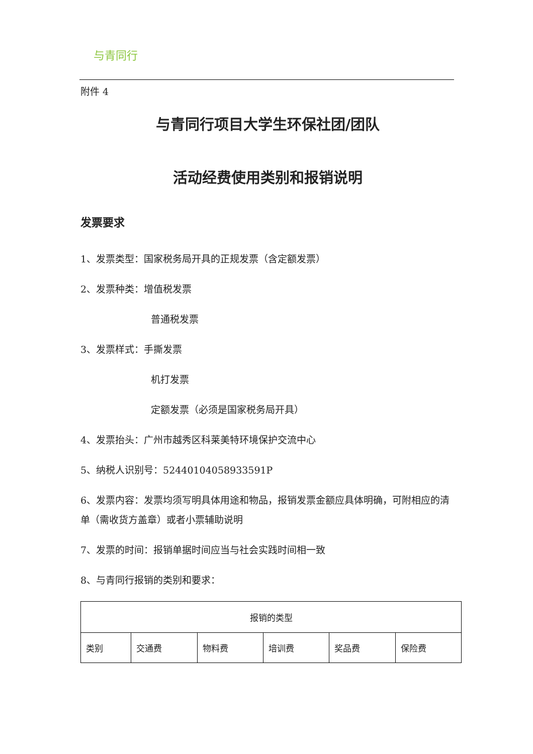与青同行
附件 4
与青同行项目大学生环保社团/团队
活动经费使用类别和报销说明
发票要求
1、发票类型：国家税务局开具的正规发票（含定额发票）
2、发票种类：增值税发票
普通税发票
3、发票样式：手撕发票
机打发票
定额发票（必须是国家税务局开具）
4、发票抬头：广州市越秀区科莱美特环境保护交流中心
5、纳税人识别号：52440104058933591P
6、发票内容：发票均须写明具体用途和物品，报销发票金额应具体明确，可附相应的清单（需收货方盖章）或者小票辅助说明
7、发票的时间：报销单据时间应当与社会实践时间相一致
8、与青同行报销的类别和要求：
| 报销的类型 | | | | | |
| --- | --- | --- | --- | --- | --- |
| 类别 | 交通费 | 物料费 | 培训费 | 奖品费 | 保险费 |